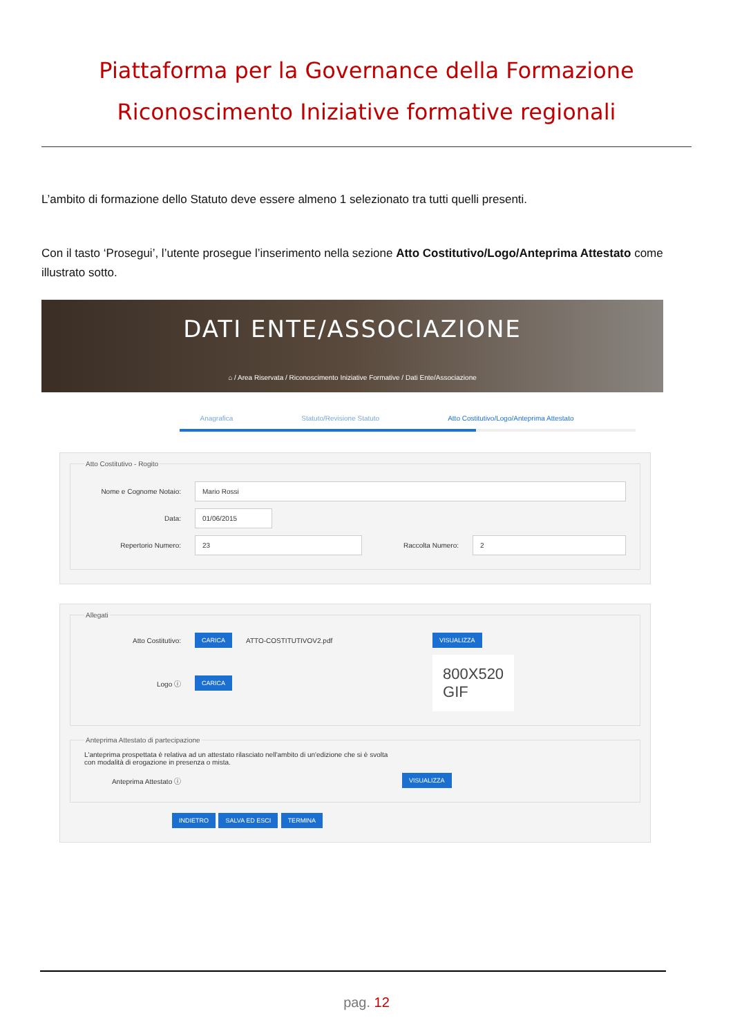Piattaforma per la Governance della Formazione
Riconoscimento Iniziative formative regionali
L’ambito di formazione dello Statuto deve essere almeno 1 selezionato tra tutti quelli presenti.
Con il tasto ‘Prosegui’, l’utente prosegue l’inserimento nella sezione Atto Costitutivo/Logo/Anteprima Attestato come illustrato sotto.
DATI ENTE/ASSOCIAZIONE
⌂ / Area Riservata / Riconoscimento Iniziative Formative / Dati Ente/Associazione
Anagrafica Statuto/Revisione Statuto Atto Costitutivo/Logo/Anteprima Attestato
Atto Costitutivo - Rogito
Nome e Cognome Notaio: Mario Rossi
Data: 01/06/2015
Repertorio Numero: 23 Raccolta Numero: 2
Allegati
Atto Costitutivo: CARICA ATTO-COSTITUTIVOV2.pdf VISUALIZZA
Logo ⓘ CARICA 800X520
GIF
Anteprima Attestato di partecipazione
L'anteprima prospettata è relativa ad un attestato rilasciato nell'ambito di un'edizione che si è svolta
con modalità di erogazione in presenza o mista.
Anteprima Attestato ⓘ VISUALIZZA
INDIETRO SALVA ED ESCI TERMINA
pag. 12